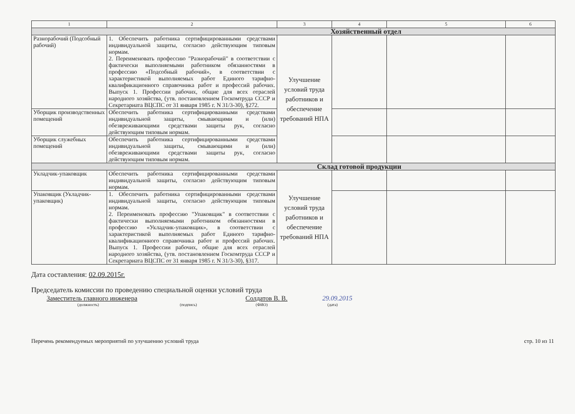| 1 | 2 | 3 | 4 | 5 | 6 |
| --- | --- | --- | --- | --- | --- |
| Хозяйственный отдел | | | | | |
| Разнорабочий (Подсобный рабочий) | 1. Обеспечить работника сертифицированными средствами индивидуальной защиты, согласно действующим типовым нормам. 2. Переименовать профессию "Разнорабочий" в соответствии с фактически выполняемыми работником обязанностями в профессию «Подсобный рабочий», в соответствии с характеристикой выполняемых работ Единого тарифно-квалификационного справочника работ и профессий рабочих. Выпуск 1. Профессии рабочих, общие для всех отраслей народного хозяйства, (утв. постановлением Госкомтруда СССР и Секретариата ВЦСПС от 31 января 1985 г. N 31/3-30), §272. | Улучшение условий труда работников и обеспечение требований НПА | | | |
| Уборщик производственных помещений | Обеспечить работника сертифицированными средствами индивидуальной защиты, смывающими и (или) обезвреживающими средствами защиты рук, согласно действующим типовым нормам. | | | | |
| Уборщик служебных помещений | Обеспечить работника сертифицированными средствами индивидуальной защиты, смывающими и (или) обезвреживающими средствами защиты рук, согласно действующим типовым нормам. | | | | |
| Склад готовой продукции | | | | | |
| Укладчик-упаковщик | Обеспечить работника сертифицированными средствами индивидуальной защиты, согласно действующим типовым нормам. | Улучшение условий труда работников и обеспечение требований НПА | | | |
| Упаковщик (Укладчик-упаковщик) | 1. Обеспечить работника сертифицированными средствами индивидуальной защиты, согласно действующим типовым нормам. 2. Переименовать профессию "Упаковщик" в соответствии с фактически выполняемыми работником обязанностями в профессию «Укладчик-упаковщик», в соответствии с характеристикой выполняемых работ Единого тарифно-квалификационного справочника работ и профессий рабочих. Выпуск 1. Профессии рабочих, общие для всех отраслей народного хозяйства, (утв. постановлением Госкомтруда СССР и Секретариата ВЦСПС от 31 января 1985 г. N 31/3-30), §317. | | | | |
Дата составления: 02.09.2015г.
Председатель комиссии по проведению специальной оценки условий труда
Заместитель главного инженера Солдатов В. В. 29.09.2015
(должность) (подпись) (ФИО) (дата)
Перечень рекомендуемых мероприятий по улучшению условий труда стр. 10 из 11